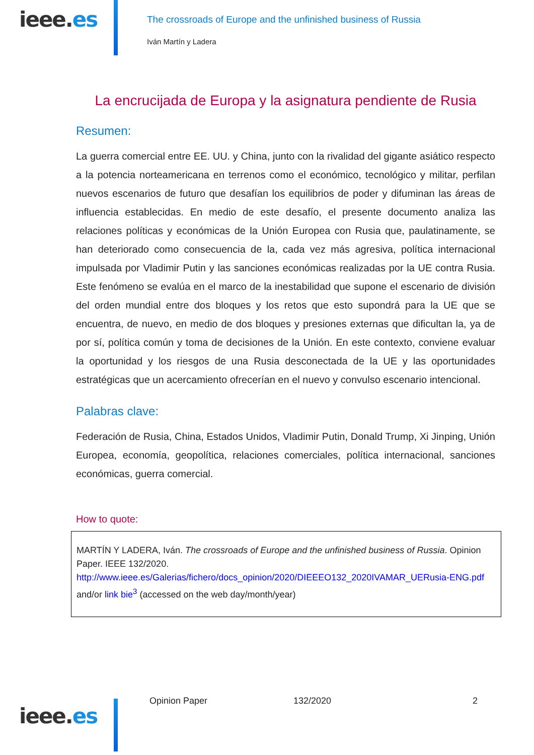ieee.es
The crossroads of Europe and the unfinished business of Russia
Iván Martín y Ladera
La encrucijada de Europa y la asignatura pendiente de Rusia
Resumen:
La guerra comercial entre EE. UU. y China, junto con la rivalidad del gigante asiático respecto a la potencia norteamericana en terrenos como el económico, tecnológico y militar, perfilan nuevos escenarios de futuro que desafían los equilibrios de poder y difuminan las áreas de influencia establecidas. En medio de este desafío, el presente documento analiza las relaciones políticas y económicas de la Unión Europea con Rusia que, paulatinamente, se han deteriorado como consecuencia de la, cada vez más agresiva, política internacional impulsada por Vladimir Putin y las sanciones económicas realizadas por la UE contra Rusia. Este fenómeno se evalúa en el marco de la inestabilidad que supone el escenario de división del orden mundial entre dos bloques y los retos que esto supondrá para la UE que se encuentra, de nuevo, en medio de dos bloques y presiones externas que dificultan la, ya de por sí, política común y toma de decisiones de la Unión. En este contexto, conviene evaluar la oportunidad y los riesgos de una Rusia desconectada de la UE y las oportunidades estratégicas que un acercamiento ofrecerían en el nuevo y convulso escenario intencional.
Palabras clave:
Federación de Rusia, China, Estados Unidos, Vladimir Putin, Donald Trump, Xi Jinping, Unión Europea, economía, geopolítica, relaciones comerciales, política internacional, sanciones económicas, guerra comercial.
How to quote:
MARTÍN Y LADERA, Iván. The crossroads of Europe and the unfinished business of Russia. Opinion Paper. IEEE 132/2020.
http://www.ieee.es/Galerias/fichero/docs_opinion/2020/DIEEEO132_2020IVAMAR_UERusia-ENG.pdf and/or link bie<sup>3</sup> (accessed on the web day/month/year)
ieee.es
Opinion Paper 132/2020 2